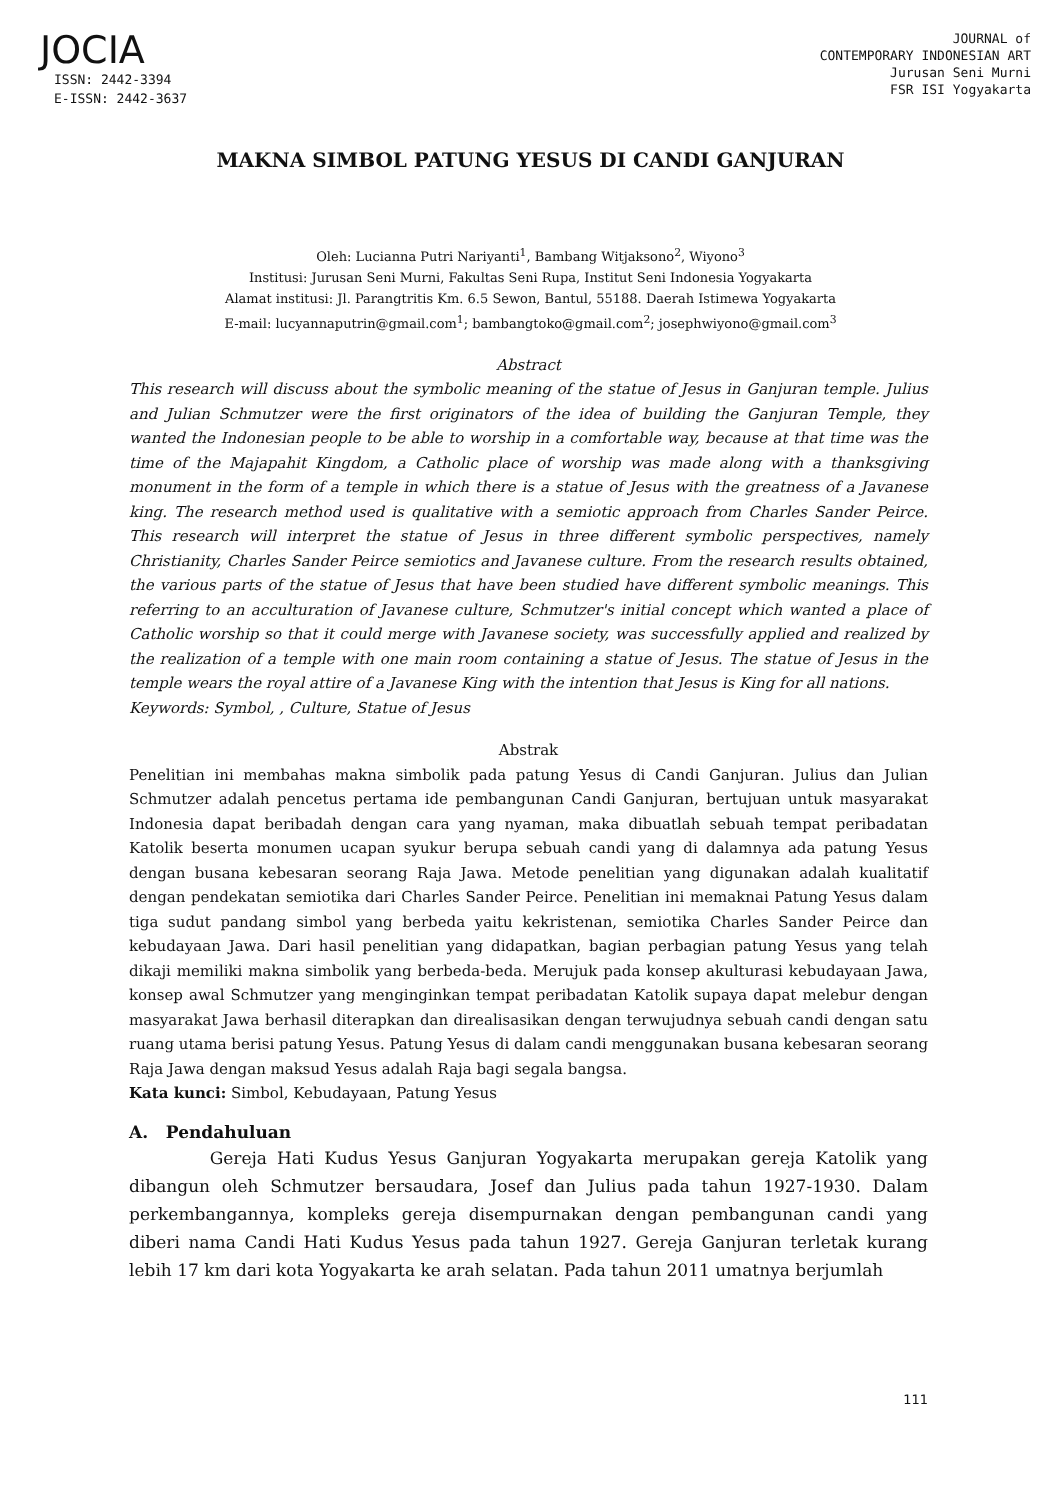JOCIA
ISSN: 2442-3394
E-ISSN: 2442-3637
JOURNAL of
CONTEMPORARY INDONESIAN ART
Jurusan Seni Murni
FSR ISI Yogyakarta
MAKNA SIMBOL PATUNG YESUS DI CANDI GANJURAN
Oleh: Lucianna Putri Nariyanti<sup>1</sup>, Bambang Witjaksono<sup>2</sup>, Wiyono<sup>3</sup>
Institusi: Jurusan Seni Murni, Fakultas Seni Rupa, Institut Seni Indonesia Yogyakarta
Alamat institusi: Jl. Parangtritis Km. 6.5 Sewon, Bantul, 55188. Daerah Istimewa Yogyakarta
E-mail: lucyannaputrin@gmail.com<sup>1</sup>; bambangtoko@gmail.com<sup>2</sup>; josephwiyono@gmail.com<sup>3</sup>
Abstract
This research will discuss about the symbolic meaning of the statue of Jesus in Ganjuran temple. Julius and Julian Schmutzer were the first originators of the idea of building the Ganjuran Temple, they wanted the Indonesian people to be able to worship in a comfortable way, because at that time was the time of the Majapahit Kingdom, a Catholic place of worship was made along with a thanksgiving monument in the form of a temple in which there is a statue of Jesus with the greatness of a Javanese king. The research method used is qualitative with a semiotic approach from Charles Sander Peirce. This research will interpret the statue of Jesus in three different symbolic perspectives, namely Christianity, Charles Sander Peirce semiotics and Javanese culture. From the research results obtained, the various parts of the statue of Jesus that have been studied have different symbolic meanings. This referring to an acculturation of Javanese culture, Schmutzer's initial concept which wanted a place of Catholic worship so that it could merge with Javanese society, was successfully applied and realized by the realization of a temple with one main room containing a statue of Jesus. The statue of Jesus in the temple wears the royal attire of a Javanese King with the intention that Jesus is King for all nations.
Keywords: Symbol, , Culture, Statue of Jesus
Abstrak
Penelitian ini membahas makna simbolik pada patung Yesus di Candi Ganjuran. Julius dan Julian Schmutzer adalah pencetus pertama ide pembangunan Candi Ganjuran, bertujuan untuk masyarakat Indonesia dapat beribadah dengan cara yang nyaman, maka dibuatlah sebuah tempat peribadatan Katolik beserta monumen ucapan syukur berupa sebuah candi yang di dalamnya ada patung Yesus dengan busana kebesaran seorang Raja Jawa. Metode penelitian yang digunakan adalah kualitatif dengan pendekatan semiotika dari Charles Sander Peirce. Penelitian ini memaknai Patung Yesus dalam tiga sudut pandang simbol yang berbeda yaitu kekristenan, semiotika Charles Sander Peirce dan kebudayaan Jawa. Dari hasil penelitian yang didapatkan, bagian perbagian patung Yesus yang telah dikaji memiliki makna simbolik yang berbeda-beda. Merujuk pada konsep akulturasi kebudayaan Jawa, konsep awal Schmutzer yang menginginkan tempat peribadatan Katolik supaya dapat melebur dengan masyarakat Jawa berhasil diterapkan dan direalisasikan dengan terwujudnya sebuah candi dengan satu ruang utama berisi patung Yesus. Patung Yesus di dalam candi menggunakan busana kebesaran seorang Raja Jawa dengan maksud Yesus adalah Raja bagi segala bangsa.
Kata kunci: Simbol, Kebudayaan, Patung Yesus
A. Pendahuluan
Gereja Hati Kudus Yesus Ganjuran Yogyakarta merupakan gereja Katolik yang dibangun oleh Schmutzer bersaudara, Josef dan Julius pada tahun 1927-1930. Dalam perkembangannya, kompleks gereja disempurnakan dengan pembangunan candi yang diberi nama Candi Hati Kudus Yesus pada tahun 1927. Gereja Ganjuran terletak kurang lebih 17 km dari kota Yogyakarta ke arah selatan. Pada tahun 2011 umatnya berjumlah
111